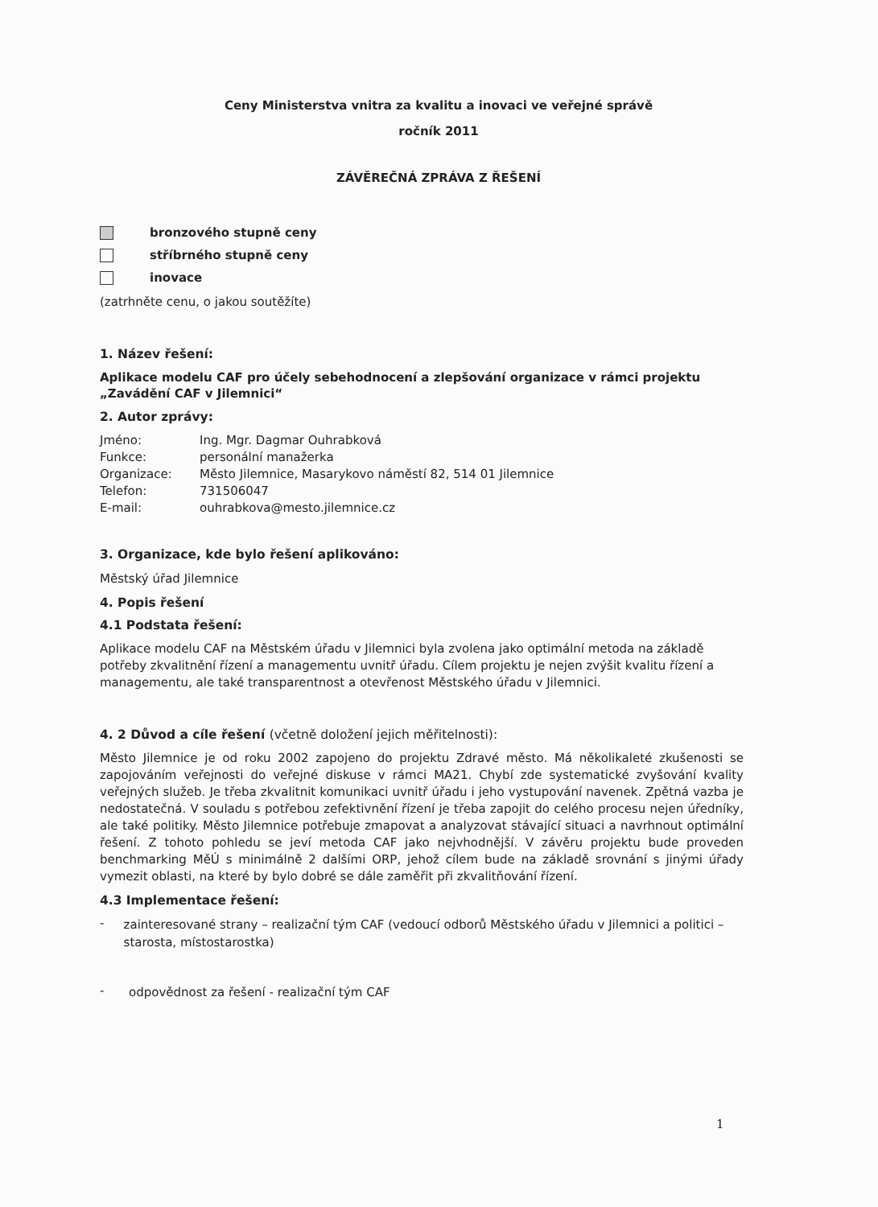Ceny Ministerstva vnitra za kvalitu a inovaci ve veřejné správě
ročník 2011
ZÁVĚREČNÁ ZPRÁVA Z ŘEŠENÍ
bronzového stupně ceny
stříbrného stupně ceny
inovace
(zatrhněte cenu, o jakou soutěžíte)
1. Název řešení:
Aplikace modelu CAF pro účely sebehodnocení a zlepšování organizace v rámci projektu „Zavádění CAF v Jilemnici“
2. Autor zprávy:
Jméno: Ing. Mgr. Dagmar Ouhrabková
Funkce: personální manažerka
Organizace: Město Jilemnice, Masarykovo náměstí 82, 514 01 Jilemnice
Telefon: 731506047
E-mail: ouhrabkova@mesto.jilemnice.cz
3. Organizace, kde bylo řešení aplikováno:
Městský úřad Jilemnice
4. Popis řešení
4.1 Podstata řešení:
Aplikace modelu CAF na Městském úřadu v Jilemnici byla zvolena jako optimální metoda na základě potřeby zkvalitnění řízení a managementu uvnitř úřadu. Cílem projektu je nejen zvýšit kvalitu řízení a managementu, ale také transparentnost a otevřenost Městského úřadu v Jilemnici.
4. 2 Důvod a cíle řešení (včetně doložení jejich měřitelnosti):
Město Jilemnice je od roku 2002 zapojeno do projektu Zdravé město. Má několikaleté zkušenosti se zapojováním veřejnosti do veřejné diskuse v rámci MA21. Chybí zde systematické zvyšování kvality veřejných služeb. Je třeba zkvalitnit komunikaci uvnitř úřadu i jeho vystupování navenek. Zpětná vazba je nedostatečná. V souladu s potřebou zefektivnění řízení je třeba zapojit do celého procesu nejen úředníky, ale také politiky. Město Jilemnice potřebuje zmapovat a analyzovat stávající situaci a navrhnout optimální řešení. Z tohoto pohledu se jeví metoda CAF jako nejvhodnější. V závěru projektu bude proveden benchmarking MěÚ s minimálně 2 dalšími ORP, jehož cílem bude na základě srovnání s jinými úřady vymezit oblasti, na které by bylo dobré se dále zaměřit při zkvalitňování řízení.
4.3 Implementace řešení:
-
zainteresované strany – realizační tým CAF (vedoucí odborů Městského úřadu v Jilemnici a politici – starosta, místostarostka)
-
odpovědnost za řešení - realizační tým CAF
1